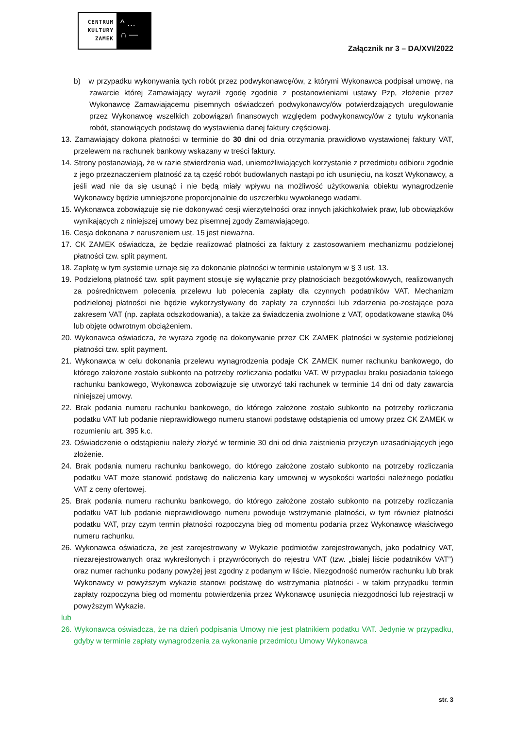CENTRUM KULTURY ZAMEK
^ …
∩ —
Załącznik nr 3 – DA/XVI/2022
b) w przypadku wykonywania tych robót przez podwykonawcę/ów, z którymi Wykonawca podpisał umowę, na zawarcie której Zamawiający wyraził zgodę zgodnie z postanowieniami ustawy Pzp, złożenie przez Wykonawcę Zamawiającemu pisemnych oświadczeń podwykonawcy/ów potwierdzających uregulowanie przez Wykonawcę wszelkich zobowiązań finansowych względem podwykonawcy/ów z tytułu wykonania robót, stanowiących podstawę do wystawienia danej faktury częściowej.
13. Zamawiający dokona płatności w terminie do 30 dni od dnia otrzymania prawidłowo wystawionej faktury VAT, przelewem na rachunek bankowy wskazany w treści faktury.
14. Strony postanawiają, że w razie stwierdzenia wad, uniemożliwiających korzystanie z przedmiotu odbioru zgodnie z jego przeznaczeniem płatność za tą część robót budowlanych nastąpi po ich usunięciu, na koszt Wykonawcy, a jeśli wad nie da się usunąć i nie będą miały wpływu na możliwość użytkowania obiektu wynagrodzenie Wykonawcy będzie umniejszone proporcjonalnie do uszczerbku wywołanego wadami.
15. Wykonawca zobowiązuje się nie dokonywać cesji wierzytelności oraz innych jakichkolwiek praw, lub obowiązków wynikających z niniejszej umowy bez pisemnej zgody Zamawiającego.
16. Cesja dokonana z naruszeniem ust. 15 jest nieważna.
17. CK ZAMEK oświadcza, że będzie realizować płatności za faktury z zastosowaniem mechanizmu podzielonej płatności tzw. split payment.
18. Zapłatę w tym systemie uznaje się za dokonanie płatności w terminie ustalonym w § 3 ust. 13.
19. Podzieloną płatność tzw. split payment stosuje się wyłącznie przy płatnościach bezgotówkowych, realizowanych za pośrednictwem polecenia przelewu lub polecenia zapłaty dla czynnych podatników VAT. Mechanizm podzielonej płatności nie będzie wykorzystywany do zapłaty za czynności lub zdarzenia po-zostające poza zakresem VAT (np. zapłata odszkodowania), a także za świadczenia zwolnione z VAT, opodatkowane stawką 0% lub objęte odwrotnym obciążeniem.
20. Wykonawca oświadcza, że wyraża zgodę na dokonywanie przez CK ZAMEK płatności w systemie podzielonej płatności tzw. split payment.
21. Wykonawca w celu dokonania przelewu wynagrodzenia podaje CK ZAMEK numer rachunku bankowego, do którego założone zostało subkonto na potrzeby rozliczania podatku VAT. W przypadku braku posiadania takiego rachunku bankowego, Wykonawca zobowiązuje się utworzyć taki rachunek w terminie 14 dni od daty zawarcia niniejszej umowy.
22. Brak podania numeru rachunku bankowego, do którego założone zostało subkonto na potrzeby rozliczania podatku VAT lub podanie nieprawidłowego numeru stanowi podstawę odstąpienia od umowy przez CK ZAMEK w rozumieniu art. 395 k.c.
23. Oświadczenie o odstąpieniu należy złożyć w terminie 30 dni od dnia zaistnienia przyczyn uzasadniających jego złożenie.
24. Brak podania numeru rachunku bankowego, do którego założone zostało subkonto na potrzeby rozliczania podatku VAT może stanowić podstawę do naliczenia kary umownej w wysokości wartości należnego podatku VAT z ceny ofertowej.
25. Brak podania numeru rachunku bankowego, do którego założone zostało subkonto na potrzeby rozliczania podatku VAT lub podanie nieprawidłowego numeru powoduje wstrzymanie płatności, w tym również płatności podatku VAT, przy czym termin płatności rozpoczyna bieg od momentu podania przez Wykonawcę właściwego numeru rachunku.
26. Wykonawca oświadcza, że jest zarejestrowany w Wykazie podmiotów zarejestrowanych, jako podatnicy VAT, niezarejestrowanych oraz wykreślonych i przywróconych do rejestru VAT (tzw. „białej liście podatników VAT”) oraz numer rachunku podany powyżej jest zgodny z podanym w liście. Niezgodność numerów rachunku lub brak Wykonawcy w powyższym wykazie stanowi podstawę do wstrzymania płatności - w takim przypadku termin zapłaty rozpoczyna bieg od momentu potwierdzenia przez Wykonawcę usunięcia niezgodności lub rejestracji w powyższym Wykazie.
lub
26. Wykonawca oświadcza, że na dzień podpisania Umowy nie jest płatnikiem podatku VAT. Jedynie w przypadku, gdyby w terminie zapłaty wynagrodzenia za wykonanie przedmiotu Umowy Wykonawca
str. 3